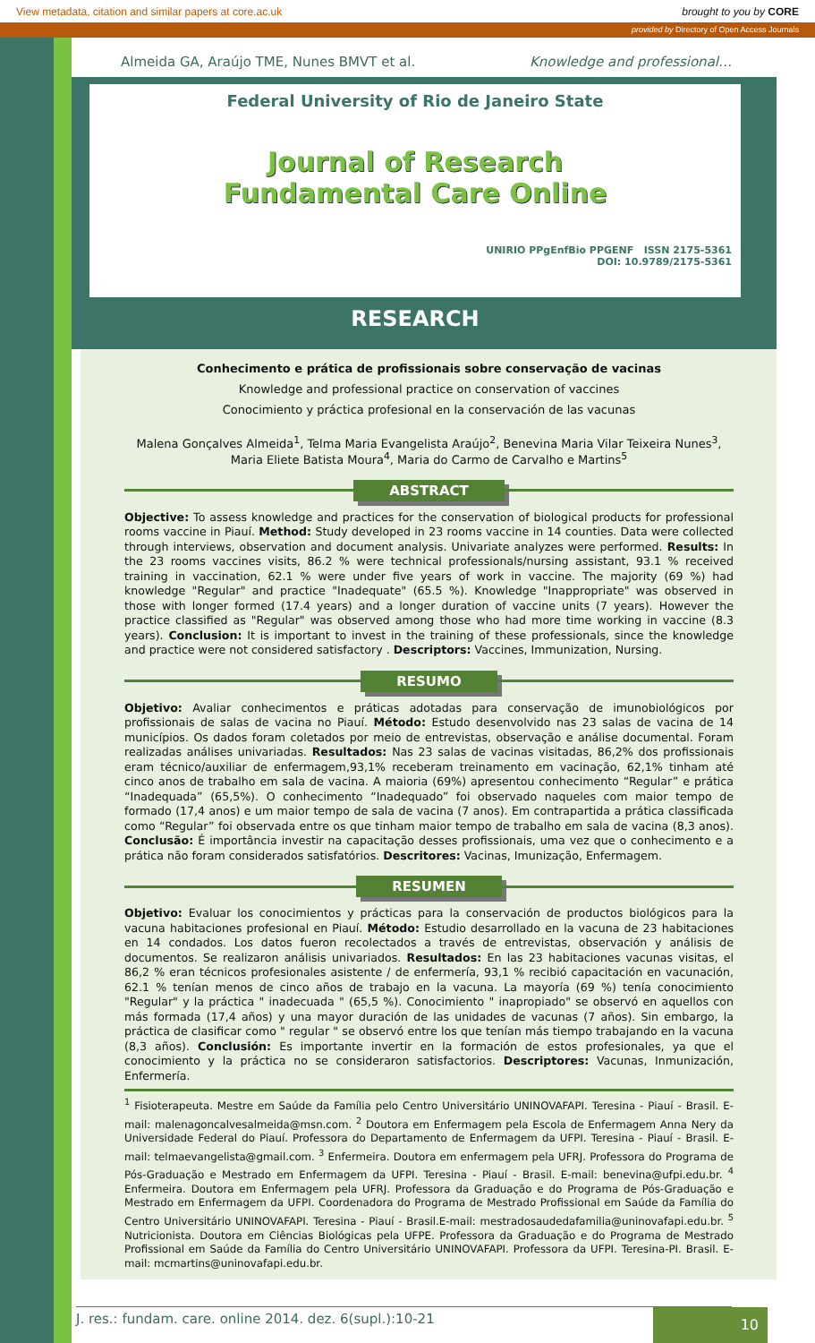View metadata, citation and similar papers at core.ac.uk brought to you by CORE
provided by Directory of Open Access Journals
Almeida GA, Araújo TME, Nunes BMVT et al. Knowledge and professional…
Federal University of Rio de Janeiro State
Journal of Research
Fundamental Care Online
UNIRIO PPgEnfBio PPGENF ISSN 2175-5361
DOI: 10.9789/2175-5361
RESEARCH
Conhecimento e prática de profissionais sobre conservação de vacinas
Knowledge and professional practice on conservation of vaccines
Conocimiento y práctica profesional en la conservación de las vacunas
Malena Gonçalves Almeida<sup>1</sup>, Telma Maria Evangelista Araújo<sup>2</sup>, Benevina Maria Vilar Teixeira Nunes<sup>3</sup>, Maria Eliete Batista Moura<sup>4</sup>, Maria do Carmo de Carvalho e Martins<sup>5</sup>
ABSTRACT
Objective: To assess knowledge and practices for the conservation of biological products for professional rooms vaccine in Piauí. Method: Study developed in 23 rooms vaccine in 14 counties. Data were collected through interviews, observation and document analysis. Univariate analyzes were performed. Results: In the 23 rooms vaccines visits, 86.2 % were technical professionals/nursing assistant, 93.1 % received training in vaccination, 62.1 % were under five years of work in vaccine. The majority (69 %) had knowledge "Regular" and practice "Inadequate" (65.5 %). Knowledge "Inappropriate" was observed in those with longer formed (17.4 years) and a longer duration of vaccine units (7 years). However the practice classified as "Regular" was observed among those who had more time working in vaccine (8.3 years). Conclusion: It is important to invest in the training of these professionals, since the knowledge and practice were not considered satisfactory . Descriptors: Vaccines, Immunization, Nursing.
RESUMO
Objetivo: Avaliar conhecimentos e práticas adotadas para conservação de imunobiológicos por profissionais de salas de vacina no Piauí. Método: Estudo desenvolvido nas 23 salas de vacina de 14 municípios. Os dados foram coletados por meio de entrevistas, observação e análise documental. Foram realizadas análises univariadas. Resultados: Nas 23 salas de vacinas visitadas, 86,2% dos profissionais eram técnico/auxiliar de enfermagem,93,1% receberam treinamento em vacinação, 62,1% tinham até cinco anos de trabalho em sala de vacina. A maioria (69%) apresentou conhecimento “Regular” e prática “Inadequada” (65,5%). O conhecimento “Inadequado” foi observado naqueles com maior tempo de formado (17,4 anos) e um maior tempo de sala de vacina (7 anos). Em contrapartida a prática classificada como “Regular” foi observada entre os que tinham maior tempo de trabalho em sala de vacina (8,3 anos). Conclusão: É importância investir na capacitação desses profissionais, uma vez que o conhecimento e a prática não foram considerados satisfatórios. Descritores: Vacinas, Imunização, Enfermagem.
RESUMEN
Objetivo: Evaluar los conocimientos y prácticas para la conservación de productos biológicos para la vacuna habitaciones profesional en Piauí. Método: Estudio desarrollado en la vacuna de 23 habitaciones en 14 condados. Los datos fueron recolectados a través de entrevistas, observación y análisis de documentos. Se realizaron análisis univariados. Resultados: En las 23 habitaciones vacunas visitas, el 86,2 % eran técnicos profesionales asistente / de enfermería, 93,1 % recibió capacitación en vacunación, 62.1 % tenían menos de cinco años de trabajo en la vacuna. La mayoría (69 %) tenía conocimiento "Regular" y la práctica " inadecuada " (65,5 %). Conocimiento " inapropiado" se observó en aquellos con más formada (17,4 años) y una mayor duración de las unidades de vacunas (7 años). Sin embargo, la práctica de clasificar como " regular " se observó entre los que tenían más tiempo trabajando en la vacuna (8,3 años). Conclusión: Es importante invertir en la formación de estos profesionales, ya que el conocimiento y la práctica no se consideraron satisfactorios. Descriptores: Vacunas, Inmunización, Enfermería.
<sup>1</sup> Fisioterapeuta. Mestre em Saúde da Família pelo Centro Universitário UNINOVAFAPI. Teresina - Piauí - Brasil. E-mail: malenagoncalvesalmeida@msn.com. <sup>2</sup> Doutora em Enfermagem pela Escola de Enfermagem Anna Nery da Universidade Federal do Piauí. Professora do Departamento de Enfermagem da UFPI. Teresina - Piauí - Brasil. E-mail: telmaevangelista@gmail.com. <sup>3</sup> Enfermeira. Doutora em enfermagem pela UFRJ. Professora do Programa de Pós-Graduação e Mestrado em Enfermagem da UFPI. Teresina - Piauí - Brasil. E-mail: benevina@ufpi.edu.br. <sup>4</sup> Enfermeira. Doutora em Enfermagem pela UFRJ. Professora da Graduação e do Programa de Pós-Graduação e Mestrado em Enfermagem da UFPI. Coordenadora do Programa de Mestrado Profissional em Saúde da Família do Centro Universitário UNINOVAFAPI. Teresina - Piauí - Brasil.E-mail: mestradosaudedafamilia@uninovafapi.edu.br. <sup>5</sup> Nutricionista. Doutora em Ciências Biológicas pela UFPE. Professora da Graduação e do Programa de Mestrado Profissional em Saúde da Família do Centro Universitário UNINOVAFAPI. Professora da UFPI. Teresina-PI. Brasil. E-mail: mcmartins@uninovafapi.edu.br.
J. res.: fundam. care. online 2014. dez. 6(supl.):10-21
10